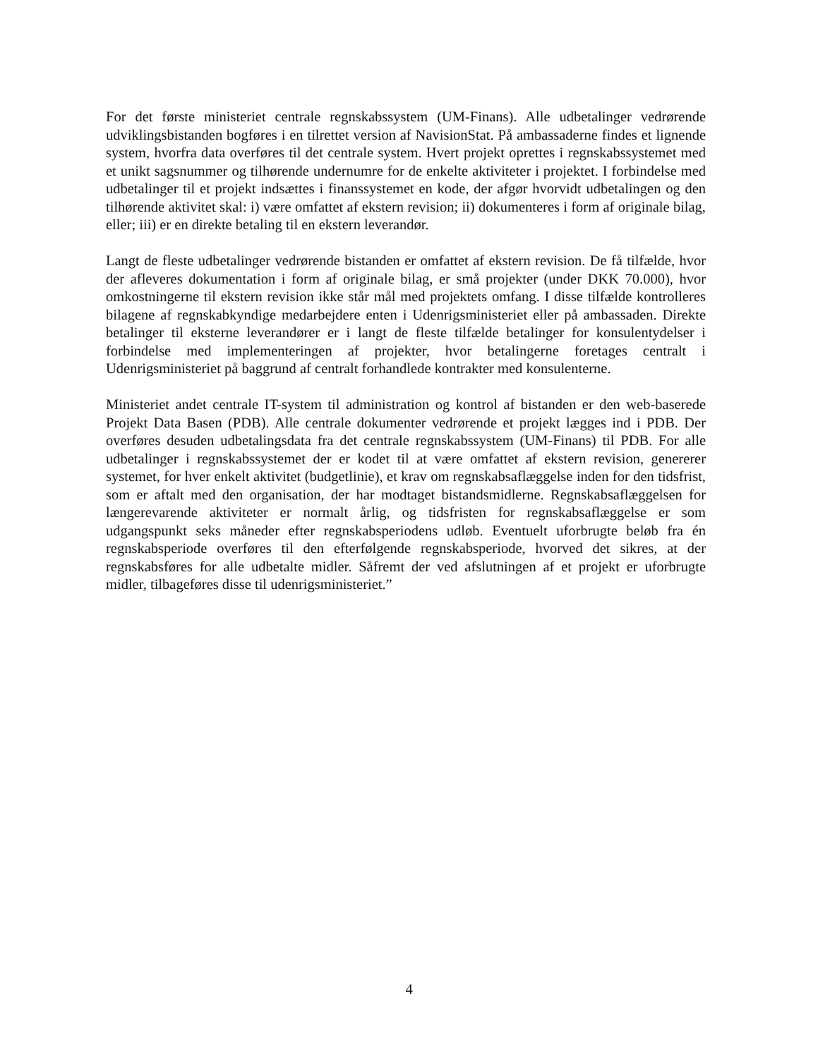For det første ministeriet centrale regnskabssystem (UM-Finans). Alle udbetalinger vedrørende udviklingsbistanden bogføres i en tilrettet version af NavisionStat. På ambassaderne findes et lignende system, hvorfra data overføres til det centrale system. Hvert projekt oprettes i regnskabssystemet med et unikt sagsnummer og tilhørende undernumre for de enkelte aktiviteter i projektet. I forbindelse med udbetalinger til et projekt indsættes i finanssystemet en kode, der afgør hvorvidt udbetalingen og den tilhørende aktivitet skal: i) være omfattet af ekstern revision; ii) dokumenteres i form af originale bilag, eller; iii) er en direkte betaling til en ekstern leverandør.
Langt de fleste udbetalinger vedrørende bistanden er omfattet af ekstern revision. De få tilfælde, hvor der afleveres dokumentation i form af originale bilag, er små projekter (under DKK 70.000), hvor omkostningerne til ekstern revision ikke står mål med projektets omfang. I disse tilfælde kontrolleres bilagene af regnskabkyndige medarbejdere enten i Udenrigsministeriet eller på ambassaden. Direkte betalinger til eksterne leverandører er i langt de fleste tilfælde betalinger for konsulentydelser i forbindelse med implementeringen af projekter, hvor betalingerne foretages centralt i Udenrigsministeriet på baggrund af centralt forhandlede kontrakter med konsulenterne.
Ministeriet andet centrale IT-system til administration og kontrol af bistanden er den web-baserede Projekt Data Basen (PDB). Alle centrale dokumenter vedrørende et projekt lægges ind i PDB. Der overføres desuden udbetalingsdata fra det centrale regnskabssystem (UM-Finans) til PDB. For alle udbetalinger i regnskabssystemet der er kodet til at være omfattet af ekstern revision, genererer systemet, for hver enkelt aktivitet (budgetlinie), et krav om regnskabsaflæggelse inden for den tidsfrist, som er aftalt med den organisation, der har modtaget bistandsmidlerne. Regnskabsaflæggelsen for længerevarende aktiviteter er normalt årlig, og tidsfristen for regnskabsaflæggelse er som udgangspunkt seks måneder efter regnskabsperiodens udløb. Eventuelt uforbrugte beløb fra én regnskabsperiode overføres til den efterfølgende regnskabsperiode, hvorved det sikres, at der regnskabsføres for alle udbetalte midler. Såfremt der ved afslutningen af et projekt er uforbrugte midler, tilbageføres disse til udenrigsministeriet.”
4